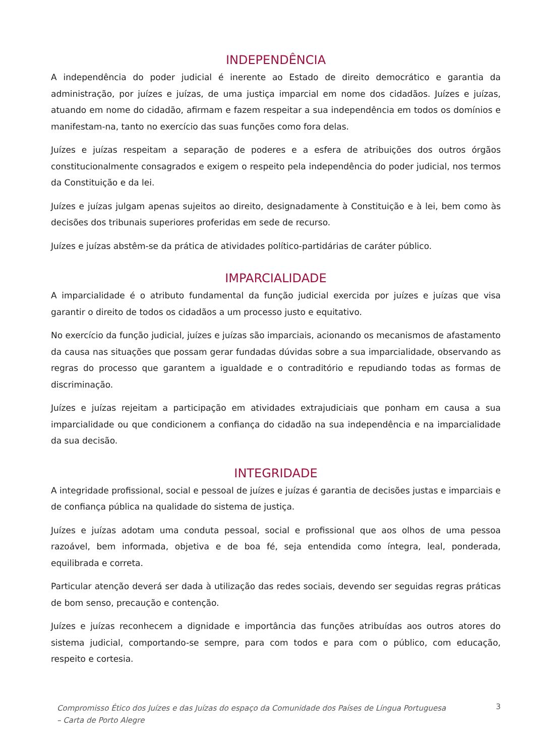INDEPENDÊNCIA
A independência do poder judicial é inerente ao Estado de direito democrático e garantia da administração, por juízes e juízas, de uma justiça imparcial em nome dos cidadãos. Juízes e juízas, atuando em nome do cidadão, afirmam e fazem respeitar a sua independência em todos os domínios e manifestam-na, tanto no exercício das suas funções como fora delas.
Juízes e juízas respeitam a separação de poderes e a esfera de atribuições dos outros órgãos constitucionalmente consagrados e exigem o respeito pela independência do poder judicial, nos termos da Constituição e da lei.
Juízes e juízas julgam apenas sujeitos ao direito, designadamente à Constituição e à lei, bem como às decisões dos tribunais superiores proferidas em sede de recurso.
Juízes e juízas abstêm-se da prática de atividades político-partidárias de caráter público.
IMPARCIALIDADE
A imparcialidade é o atributo fundamental da função judicial exercida por juízes e juízas que visa garantir o direito de todos os cidadãos a um processo justo e equitativo.
No exercício da função judicial, juízes e juízas são imparciais, acionando os mecanismos de afastamento da causa nas situações que possam gerar fundadas dúvidas sobre a sua imparcialidade, observando as regras do processo que garantem a igualdade e o contraditório e repudiando todas as formas de discriminação.
Juízes e juízas rejeitam a participação em atividades extrajudiciais que ponham em causa a sua imparcialidade ou que condicionem a confiança do cidadão na sua independência e na imparcialidade da sua decisão.
INTEGRIDADE
A integridade profissional, social e pessoal de juízes e juízas é garantia de decisões justas e imparciais e de confiança pública na qualidade do sistema de justiça.
Juízes e juízas adotam uma conduta pessoal, social e profissional que aos olhos de uma pessoa razoável, bem informada, objetiva e de boa fé, seja entendida como íntegra, leal, ponderada, equilibrada e correta.
Particular atenção deverá ser dada à utilização das redes sociais, devendo ser seguidas regras práticas de bom senso, precaução e contenção.
Juízes e juízas reconhecem a dignidade e importância das funções atribuídas aos outros atores do sistema judicial, comportando-se sempre, para com todos e para com o público, com educação, respeito e cortesia.
Compromisso Ético dos Juízes e das Juízas do espaço da Comunidade dos Países de Língua Portuguesa
– Carta de Porto Alegre 3